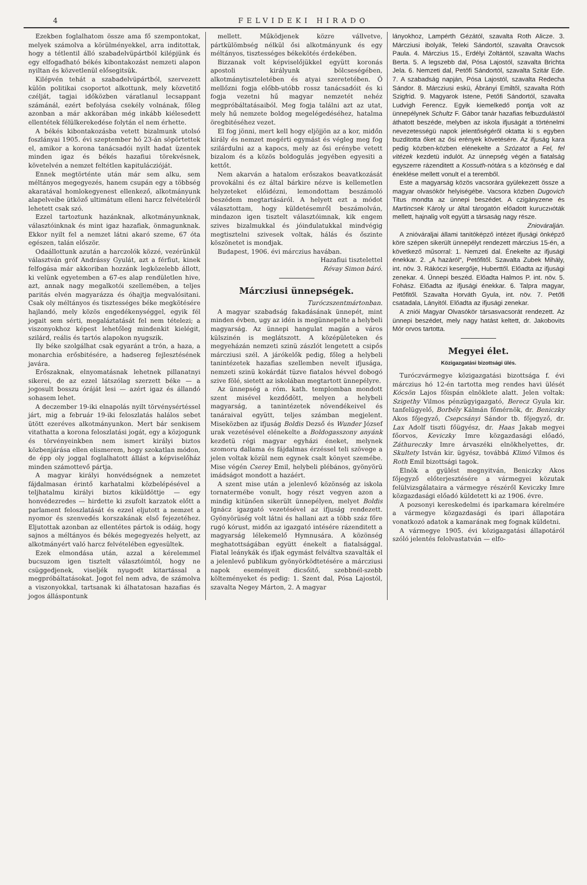4 FELVIDEKI HIRADO
Ezekben foglalhatom össze ama fő szempontokat, melyek számolva a körülményekkel, arra inditottak, hogy a tétlentil álló szabadelvüpártból kilépjünk és egy elfogadható békés kibontakozást nemzeti alapon nyiltan és közvetlenül elősegitsük.
Kilépvén tehát a szabadelvüpártból, szervezett külön politikai csoportot alkottunk, mely közvetitő czélját, tagjai időközben váratlanul lecsappant számánál, ezért befolyása csekély volnának, főleg azonban a már akkorában még inkább kiélesedett ellentétek félülkerekedése folytán el nem érhette.
A békés kibontakozásba vetett bizalmunk utolsó foszlányai 1905. évi szeptember hó 23-án söpörtettek el, amikor a korona tanácsadói nyilt hadat üzentek minden igaz és békés hazafiui törekvésnek, követelvén a nemzet feltétlen kapituláczióját.
Ennek megtörténte után már sem alku, sem méltányos megegyezés, hanem csupán egy a többség akaratával homlokegyenest ellenkező, alkotmányunk alapelveibe ütköző ultimátum elleni harcz felvételéről lehetett csak szó.
Ezzel tartoztunk hazánknak, alkotmányunknak, választóinknak és mint igaz hazafiak, önmagunknak. Ekkor nyilt fel a nemzet látni akaró szeme, 67 óta egészen, talán először.
Odaállottunk azután a harczolók közzé, vezérünkül választván gróf Andrássy Gyulát, azt a férfiut, kinek felfogása már akkoriban hozzánk legközelebb állott, ki velünk egyetemben a 67-es alap rendületlen hive, azt, annak nagy megalkotói szellemében, a teljes paritás elvén magyarázza és óhajtja megvalósitani. Csak oly méltányos és tisztességes béke megkötésére hajlandó, mely közös engedékenységgel, egyik fél jogait sem sérti, megaláztatását fel nem tételezi; a viszonyokhoz képest lehetőleg mindenkit kielégit, szilárd, reális és tartós alapokon nyugszik.
Ily béke szolgálhat csak egyaránt a trón, a haza, a monarchia erősbitésére, a hadsereg fejlesztésének javára.
Erőszaknak, elnyomatásnak lehetnek pillanatnyi sikerei, de az ezzel látszólag szerzett béke — a jogosult bosszu óráját lesi — azért igaz és állandó sohasem lehet.
A deczember 19-iki elnapolás nyilt törvénysértéssel járt, mig a február 19-iki feloszlatás halálos sebet ütött ezeréves alkotmányunkon. Mert bár senkisem vitathatta a korona feloszlatási jogát, egy a közjogunk és törvényeinkben nem ismert királyi biztos közbenjárása ellen elismerem, hogy szokatlan módon, de épp oly joggal foglalhatott állást a képviselőház minden számottevő pártja.
A magyar királyi honvédségnek a nemzetet fájdalmasan érintő karhatalmi közbelépésével a teljhatalmu királyi biztos kiküldöttje — egy honvédezredes — hirdette ki zsufolt karzatok előtt a parlament feloszlatását és ezzel eljutott a nemzet a nyomor és szenvedés korszakának első fejezetéhez. Eljutottak azonban az ellentétes pártok is odáig, hogy sajnos a méltányos és békés megegyezés helyett, az alkotmányért való harcz felvételében egyesültek.
Ezek elmondása után, azzal a kérelemmel bucsuzom igen tisztelt választóimtól, hogy ne csüggedjenek, viseljék nyugodt kitartással a megpróbáltatásokat. Jogot fel nem adva, de számolva a viszonyokkal, tartsanak ki álhatatosan hazafias és jogos álláspontunk
mellett. Működjenek közre vállvetve, pártkülömbség nélkül ősi alkotmányunk és egy méltányos, tisztességes békekötés érdekében.
Bizzanak volt képviselőjükkel együtt koronás apostoli királyunk bölcseségében, alkotmánytiszteletében és atyai szeretetében. Ő mellőzni fogja előbb-utóbb rossz tanácsadóit és ki fogja vezetni hű magyar nemzetét nehéz megpróbáltatásaiból. Meg fogja találni azt az utat, mely hű nemzete boldog megelégedéséhez, hatalma öregbitéséhez vezet.
El fog jönni, mert kell hogy eljöjjön az a kor, midőn király és nemzet megérti egymást és végleg meg fog szilárdulni az a kapocs, mely az ősi erénybe vetett bizalom és a közös boldogulás jegyében egyesiti a kettőt.
Nem akarván a hatalom erőszakos beavatkozását provokálni és ez által bárkire nézve is kellemetlen helyzeteket előidézni, lemondottam beszámoló beszédem megtartásáról. A helyett ezt a módot választottam, hogy küldetésemről beszámolván, mindazon igen tisztelt választóimnak, kik engem szives bizalmukkal és jóindulatukkal mindvégig megtisztelni szivesek voltak, hálás és őszinte köszönetet is mondjak.
Budapest, 1906. évi márczius havában.
Hazafiui tisztelettel
Révay Simon báró.
Márcziusi ünnepségek.
Turóczszentmártonban.
A magyar szabadság fakadásának ünnepét, mint minden évben, ugy az idén is megünnepelte a helybeli magyarság. Az ünnepi hangulat magán a város külszinén is meglátszott. A középületeken és megyeházán nemzeti szinü zászlót lengetett a csipős márcziusi szél. A járókelők pedig, főleg a helybeli tanintézetek hazafias szellemben nevelt ifjusága, nemzeti szinü kokárdát tüzve fiatalos hévvel dobogó szive fölé, sietett az iskolában megtartott ünnepélyre.
Az ünnepség a róm. kath. templomban mondott szent misével kezdődött, melyen a helybeli magyarság, a tanintézetek növendékeivel és tanáraival együtt, teljes számban megjelent. Miseközben az ifjuság Boldis Dezső és Wunder József urak vezetésével elénekelte a Boldogasszony anyánk kezdetü régi magyar egyházi éneket, melynek szomoru dallama és fájdalmas érzéssel teli szövege a jelen voltak közül nem egynek csalt könyet szemébe. Mise végén Cserey Emil, helybeli plébános, gyönyörü imádságot mondott a hazáért.
A szent mise után a jelenlevő közönség az iskola tornatermébe vonult, hogy részt vegyen azon a mindig kitünően sikerült ünnepélyen, melyet Boldis Ignácz igazgató vezetésével az ifjuság rendezett. Gyönyörüség volt látni és hallani azt a több száz főre rugó kórust, midőn az igazgató intésére rázenditett a magyarság lélekemelő Hymnusára. A közönség meghatottságában együtt énekelt a fiatalsággal. Fiatal leánykák és ifjak egymást felváltva szavalták el a jelenlevő publikum gyönyörködtetésére a márcziusi napok eseményeit dicsőitő, szebbnél-szebb költeményeket és pedig: 1. Szent dal, Pósa Lajostól, szavalta Negey Márton, 2. A magyar
lányokhoz, Lampérth Gézától, szavalta Roth Alicze. 3. Márcziusi ibolyák, Teleki Sándortól, szavalta Oravcsok Paula. 4. Márczius 15., Erdélyi Zoltántól, szavalta Wachs Berta. 5. A legszebb dal, Pósa Lajostól, szavalta Brichta Jela. 6. Nemzeti dal, Petőfi Sándortól, szavalta Szitár Ede. 7. A szabadság napján, Pósa Lajostól, szavalta Redecha Sándor. 8. Márcziusi eskü, Ábrányi Emiltől, szavalta Róth Szigfrid. 9. Magyarok Istene, Petőfi Sándortól, szavalta Ludvigh Ferencz. Egyik kiemelkedő pontja volt az ünnepélynek Schultz F. Gábor tanár hazafias felbuzdulástól áthatott beszéde, melyben az iskola ifjuságát a történelmi nevezetességü napok jelentőségéről oktatta ki s egyben buzditotta őket az ősi erények követésére. Az ifjuság kara pedig közben-közben elénekelte a Szózatot a Fel, fel vitézek kezdetü indulót. Az ünnepség végén a fiatalság egyszerre rázenditett a Kossuth-nótára s a közönség e dal éneklése mellett vonult el a teremből.
Este a magyarság közös vacsorára gyülekezett össze a magyar olvasókör helyiségébe. Vacsora közben Dugovich Titus mondta az ünnepi beszédet. A czigányzene és Martincsek Károly ur által tárogatón előadott kuruczнóták mellett, hajnalig volt együtt a társaság nagy része.
Zniováralján.
A znióváraljai állami tanitóképző intézet ifjusági önképző köre szépen sikerült ünnepélyt rendezett márczius 15-én, a következő műsorral: 1. Nemzeti dal. Énekelte az ifjusági énekkar. 2. „A hazáról“, Petőfitől. Szavalta Zubek Mihály, int. növ. 3. Rákóczi kesergője, Huberttől. Előadta az ifjusági zenekar. 4. Ünnepi beszéd. Előadta Halmos P. int. növ. 5. Fohász. Előadta az ifjusági énekkar. 6. Talpra magyar, Petőfitől. Szavalta Horváth Gyula, int. növ. 7. Petőfi csatadala, Lányitól. Előadta az ifjusági zenekar.
A znióі Magyar Olvasókör társasvacsorát rendezett. Az ünnepi beszédet, mely nagy hatást keltett, dr. Jakobovits Mór orvos tartotta.
Megyei élet.
Közigazgatási bizottsági ülés.
Turóczvármegye közigazgatási bizottsága f. évi márczius hó 12-én tartotta meg rendes havi ülését Kócsön Lajos főispán elnöklete alatt. Jelen voltak: Szigethy Vilmos pénzügyigazgató, Berecz Gyula kir. tanfelügyelő, Borbély Kálmán főmérnök, dr. Beniczky Akos főjegyző, Csepcsányi Sándor tb. főjegyző, dr. Lax Adolf tiszti főügyész, dr. Haas Jakab megyei főorvos, Keviczky Imre közgazdasági előadó, Záthureczky Imre árvaszéki elnökhelyettes, dr. Skultety István kir. ügyész, továbbá Klimó Vilmos és Roth Emil bizottsági tagok.
Elnök a gyülést megnyitván, Beniczky Akos főjegyző előterjesztésére a vármegyei közutak felülvizsgálataira a vármegye részéről Keviczky Imre közgazdasági előadó küldetett ki az 1906. évre.
A pozsonyi kereskedelmi és iparkamara kérelmére a vármegye közgazdasági és ipari állapotára vonatkozó adatok a kamarának meg fognak küldetni.
A vármegye 1905. évi közigazgatási állapotáról szóló jelentés felolvastatván — elfo-